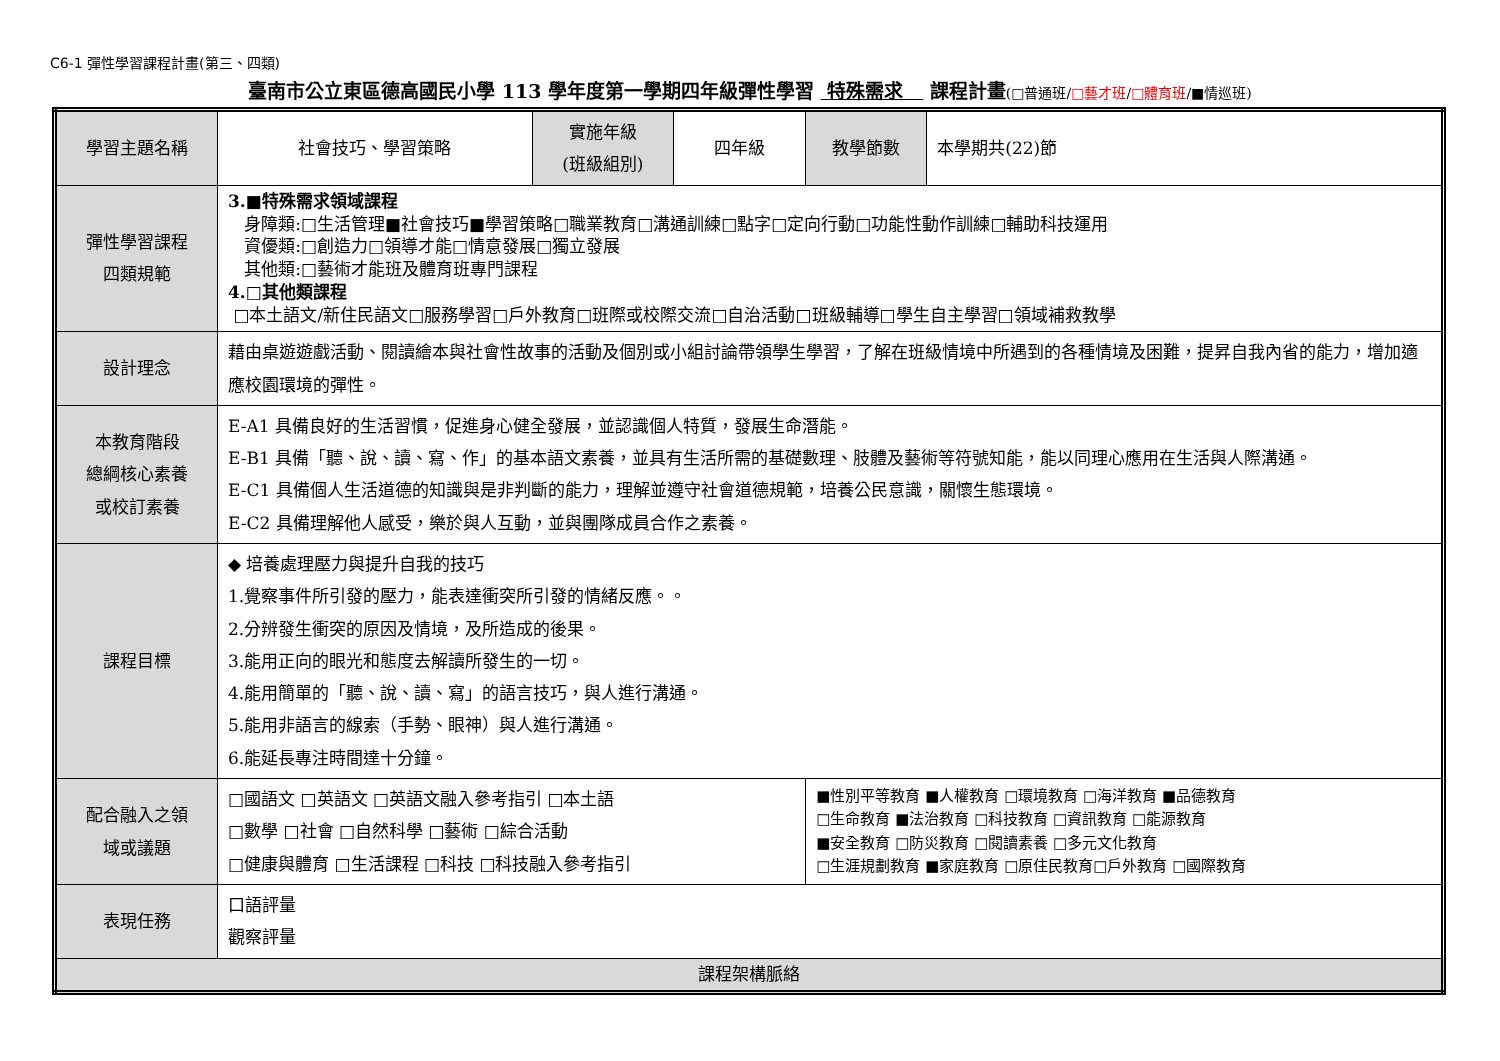C6-1 彈性學習課程計畫(第三、四類)
臺南市公立東區德高國民小學 113 學年度第一學期四年級彈性學習 特殊需求 課程計畫(□普通班/□藝才班/□體育班/■情巡班)
| 學習主題名稱 | 社會技巧、學習策略 | 實施年級 (班級組別) | 四年級 | 教學節數 | 本學期共(22)節 |
| 彈性學習課程 四類規範 | 3.■特殊需求領域課程 身障類:□生活管理■社會技巧■學習策略□職業教育□溝通訓練□點字□定向行動□功能性動作訓練□輔助科技運用 資優類:□創造力□領導才能□情意發展□獨立發展 其他類:□藝術才能班及體育班專門課程 4.□其他類課程 □本土語文/新住民語文□服務學習□戶外教育□班際或校際交流□自治活動□班級輔導□學生自主學習□領域補救教學 | | | | |
| 設計理念 | 藉由桌遊遊戲活動、閱讀繪本與社會性故事的活動及個別或小組討論帶領學生學習，了解在班級情境中所遇到的各種情境及困難，提昇自我內省的能力，增加適應校園環境的彈性。 | | | | |
| 本教育階段 總綱核心素養 或校訂素養 | E-A1 具備良好的生活習慣，促進身心健全發展，並認識個人特質，發展生命潛能。 E-B1 具備「聽、說、讀、寫、作」的基本語文素養，並具有生活所需的基礎數理、肢體及藝術等符號知能，能以同理心應用在生活與人際溝通。 E-C1 具備個人生活道德的知識與是非判斷的能力，理解並遵守社會道德規範，培養公民意識，關懷生態環境。 E-C2 具備理解他人感受，樂於與人互動，並與團隊成員合作之素養。 | | | | |
| 課程目標 | ◆ 培養處理壓力與提升自我的技巧 1.覺察事件所引發的壓力，能表達衝突所引發的情緒反應。。 2.分辨發生衝突的原因及情境，及所造成的後果。 3.能用正向的眼光和態度去解讀所發生的一切。 4.能用簡單的「聽、說、讀、寫」的語言技巧，與人進行溝通。 5.能用非語言的線索（手勢、眼神）與人進行溝通。 6.能延長專注時間達十分鐘。 | | | | |
| 配合融入之領 域或議題 | □國語文 □英語文 □英語文融入參考指引 □本土語 □數學 □社會 □自然科學 □藝術 □綜合活動 □健康與體育 □生活課程 □科技 □科技融入參考指引 | | | ■性別平等教育 ■人權教育 □環境教育 □海洋教育 ■品德教育 □生命教育 ■法治教育 □科技教育 □資訊教育 □能源教育 ■安全教育 □防災教育 □閱讀素養 □多元文化教育 □生涯規劃教育 ■家庭教育 □原住民教育□戶外教育 □國際教育 | |
| 表現任務 | 口語評量 觀察評量 | | | | |
| 課程架構脈絡 | | | | | |